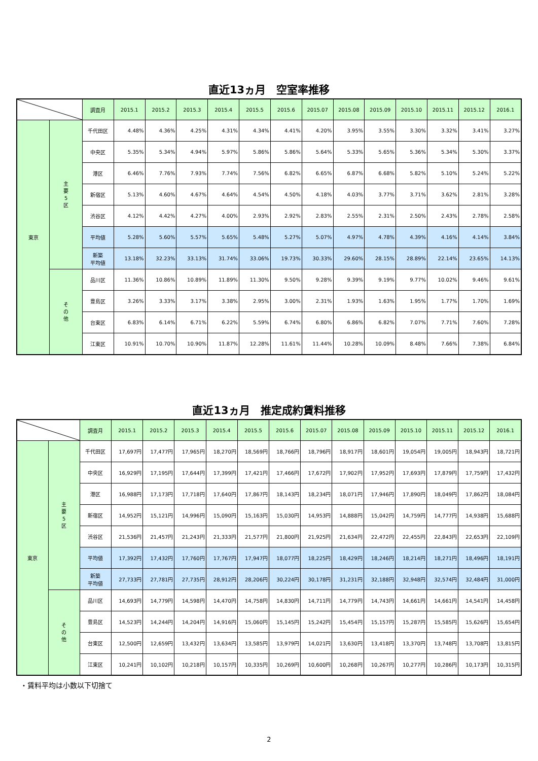直近13ヵ月　空室率推移
| | | 調査月 | 2015.1 | 2015.2 | 2015.3 | 2015.4 | 2015.5 | 2015.6 | 2015.07 | 2015.08 | 2015.09 | 2015.10 | 2015.11 | 2015.12 | 2016.1 |
| --- | --- | --- | --- | --- | --- | --- | --- | --- | --- | --- | --- | --- | --- | --- | --- |
| 東京 | 主要5区 | 千代田区 | 4.48% | 4.36% | 4.25% | 4.31% | 4.34% | 4.41% | 4.20% | 3.95% | 3.55% | 3.30% | 3.32% | 3.41% | 3.27% |
| | | 中央区 | 5.35% | 5.34% | 4.94% | 5.97% | 5.86% | 5.86% | 5.64% | 5.33% | 5.65% | 5.36% | 5.34% | 5.30% | 3.37% |
| | | 港区 | 6.46% | 7.76% | 7.93% | 7.74% | 7.56% | 6.82% | 6.65% | 6.87% | 6.68% | 5.82% | 5.10% | 5.24% | 5.22% |
| | | 新宿区 | 5.13% | 4.60% | 4.67% | 4.64% | 4.54% | 4.50% | 4.18% | 4.03% | 3.77% | 3.71% | 3.62% | 2.81% | 3.28% |
| | | 渋谷区 | 4.12% | 4.42% | 4.27% | 4.00% | 2.93% | 2.92% | 2.83% | 2.55% | 2.31% | 2.50% | 2.43% | 2.78% | 2.58% |
| | | 平均値 | 5.28% | 5.60% | 5.57% | 5.65% | 5.48% | 5.27% | 5.07% | 4.97% | 4.78% | 4.39% | 4.16% | 4.14% | 3.84% |
| | | 新築 平均値 | 13.18% | 32.23% | 33.13% | 31.74% | 33.06% | 19.73% | 30.33% | 29.60% | 28.15% | 28.89% | 22.14% | 23.65% | 14.13% |
| | その他 | 品川区 | 11.36% | 10.86% | 10.89% | 11.89% | 11.30% | 9.50% | 9.28% | 9.39% | 9.19% | 9.77% | 10.02% | 9.46% | 9.61% |
| | | 豊島区 | 3.26% | 3.33% | 3.17% | 3.38% | 2.95% | 3.00% | 2.31% | 1.93% | 1.63% | 1.95% | 1.77% | 1.70% | 1.69% |
| | | 台東区 | 6.83% | 6.14% | 6.71% | 6.22% | 5.59% | 6.74% | 6.80% | 6.86% | 6.82% | 7.07% | 7.71% | 7.60% | 7.28% |
| | | 江東区 | 10.91% | 10.70% | 10.90% | 11.87% | 12.28% | 11.61% | 11.44% | 10.28% | 10.09% | 8.48% | 7.66% | 7.38% | 6.84% |
直近13ヵ月　推定成約賃料推移
| | | 調査月 | 2015.1 | 2015.2 | 2015.3 | 2015.4 | 2015.5 | 2015.6 | 2015.07 | 2015.08 | 2015.09 | 2015.10 | 2015.11 | 2015.12 | 2016.1 |
| --- | --- | --- | --- | --- | --- | --- | --- | --- | --- | --- | --- | --- | --- | --- | --- |
| 東京 | 主要5区 | 千代田区 | 17,697円 | 17,477円 | 17,965円 | 18,270円 | 18,569円 | 18,766円 | 18,796円 | 18,917円 | 18,601円 | 19,054円 | 19,005円 | 18,943円 | 18,721円 |
| | | 中央区 | 16,929円 | 17,195円 | 17,644円 | 17,399円 | 17,421円 | 17,466円 | 17,672円 | 17,902円 | 17,952円 | 17,693円 | 17,879円 | 17,759円 | 17,432円 |
| | | 港区 | 16,988円 | 17,173円 | 17,718円 | 17,640円 | 17,867円 | 18,143円 | 18,234円 | 18,071円 | 17,946円 | 17,890円 | 18,049円 | 17,862円 | 18,084円 |
| | | 新宿区 | 14,952円 | 15,121円 | 14,996円 | 15,090円 | 15,163円 | 15,030円 | 14,953円 | 14,888円 | 15,042円 | 14,759円 | 14,777円 | 14,938円 | 15,688円 |
| | | 渋谷区 | 21,536円 | 21,457円 | 21,243円 | 21,333円 | 21,577円 | 21,800円 | 21,925円 | 21,634円 | 22,472円 | 22,455円 | 22,843円 | 22,653円 | 22,109円 |
| | | 平均値 | 17,392円 | 17,432円 | 17,760円 | 17,767円 | 17,947円 | 18,077円 | 18,225円 | 18,429円 | 18,246円 | 18,214円 | 18,271円 | 18,496円 | 18,191円 |
| | | 新築 平均値 | 27,733円 | 27,781円 | 27,735円 | 28,912円 | 28,206円 | 30,224円 | 30,178円 | 31,231円 | 32,188円 | 32,948円 | 32,574円 | 32,484円 | 31,000円 |
| | その他 | 品川区 | 14,693円 | 14,779円 | 14,598円 | 14,470円 | 14,758円 | 14,830円 | 14,711円 | 14,779円 | 14,743円 | 14,661円 | 14,661円 | 14,541円 | 14,458円 |
| | | 豊島区 | 14,523円 | 14,244円 | 14,204円 | 14,916円 | 15,060円 | 15,145円 | 15,242円 | 15,454円 | 15,157円 | 15,287円 | 15,585円 | 15,626円 | 15,654円 |
| | | 台東区 | 12,500円 | 12,659円 | 13,432円 | 13,634円 | 13,585円 | 13,979円 | 14,021円 | 13,630円 | 13,418円 | 13,370円 | 13,748円 | 13,708円 | 13,815円 |
| | | 江東区 | 10,241円 | 10,102円 | 10,218円 | 10,157円 | 10,335円 | 10,269円 | 10,600円 | 10,268円 | 10,267円 | 10,277円 | 10,286円 | 10,173円 | 10,315円 |
・賃料平均は小数以下切捨て
2